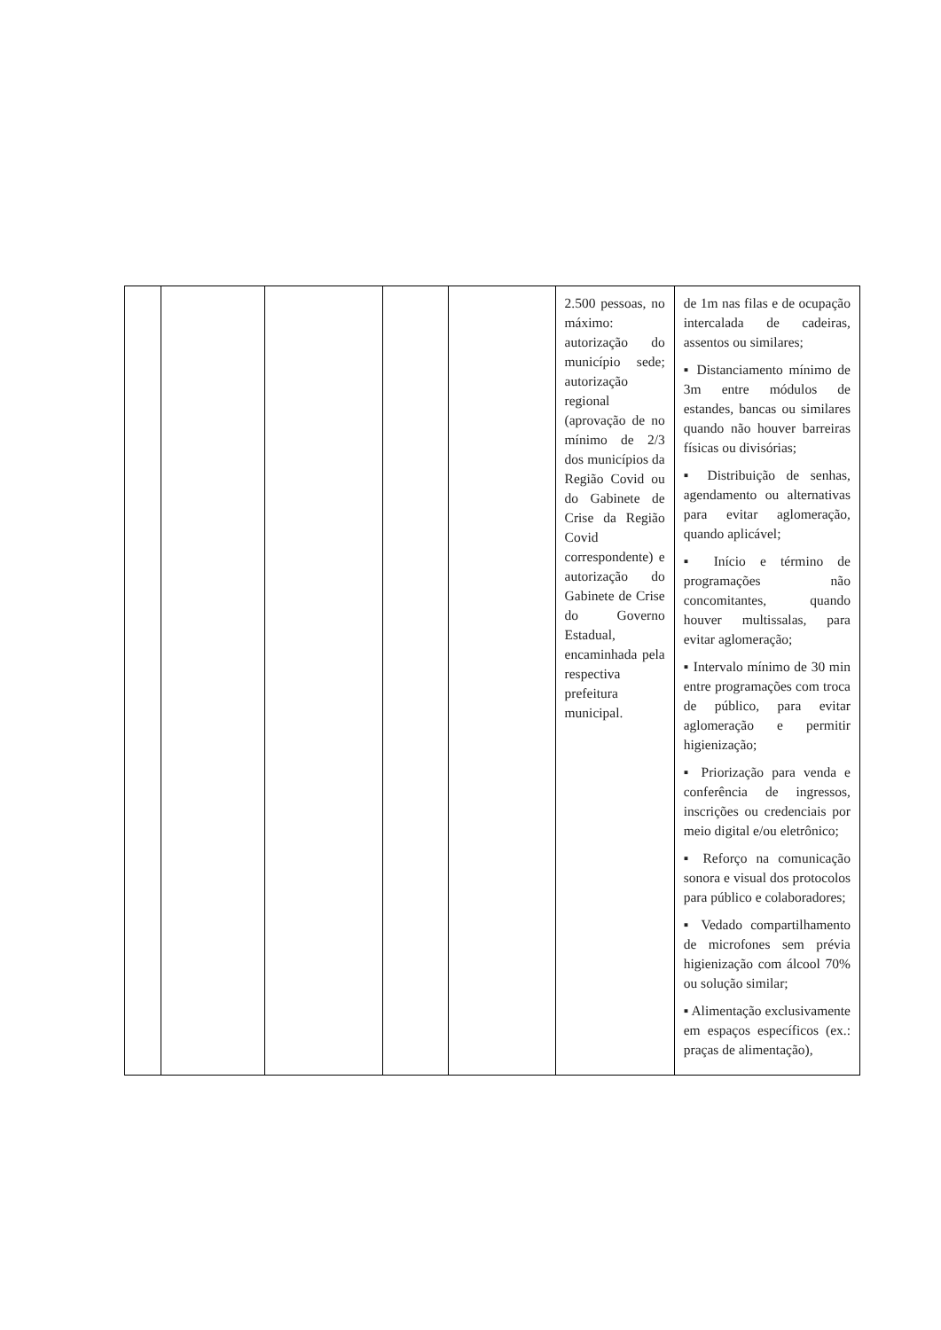| | | | | | 2.500 pessoas, no máximo: autorização do município sede; autorização regional (aprovação de no mínimo de 2/3 dos municípios da Região Covid ou do Gabinete de Crise da Região Covid correspondente) e autorização do Gabinete de Crise do Governo Estadual, encaminhada pela respectiva prefeitura municipal. | de 1m nas filas e de ocupação intercalada de cadeiras, assentos ou similares; ▪ Distanciamento mínimo de 3m entre módulos de estandes, bancas ou similares quando não houver barreiras físicas ou divisórias; ▪ Distribuição de senhas, agendamento ou alternativas para evitar aglomeração, quando aplicável; ▪ Início e término de programações não concomitantes, quando houver multissalas, para evitar aglomeração; ▪ Intervalo mínimo de 30 min entre programações com troca de público, para evitar aglomeração e permitir higienização; ▪ Priorização para venda e conferência de ingressos, inscrições ou credenciais por meio digital e/ou eletrônico; ▪ Reforço na comunicação sonora e visual dos protocolos para público e colaboradores; ▪ Vedado compartilhamento de microfones sem prévia higienização com álcool 70% ou solução similar; ▪ Alimentação exclusivamente em espaços específicos (ex.: praças de alimentação), |